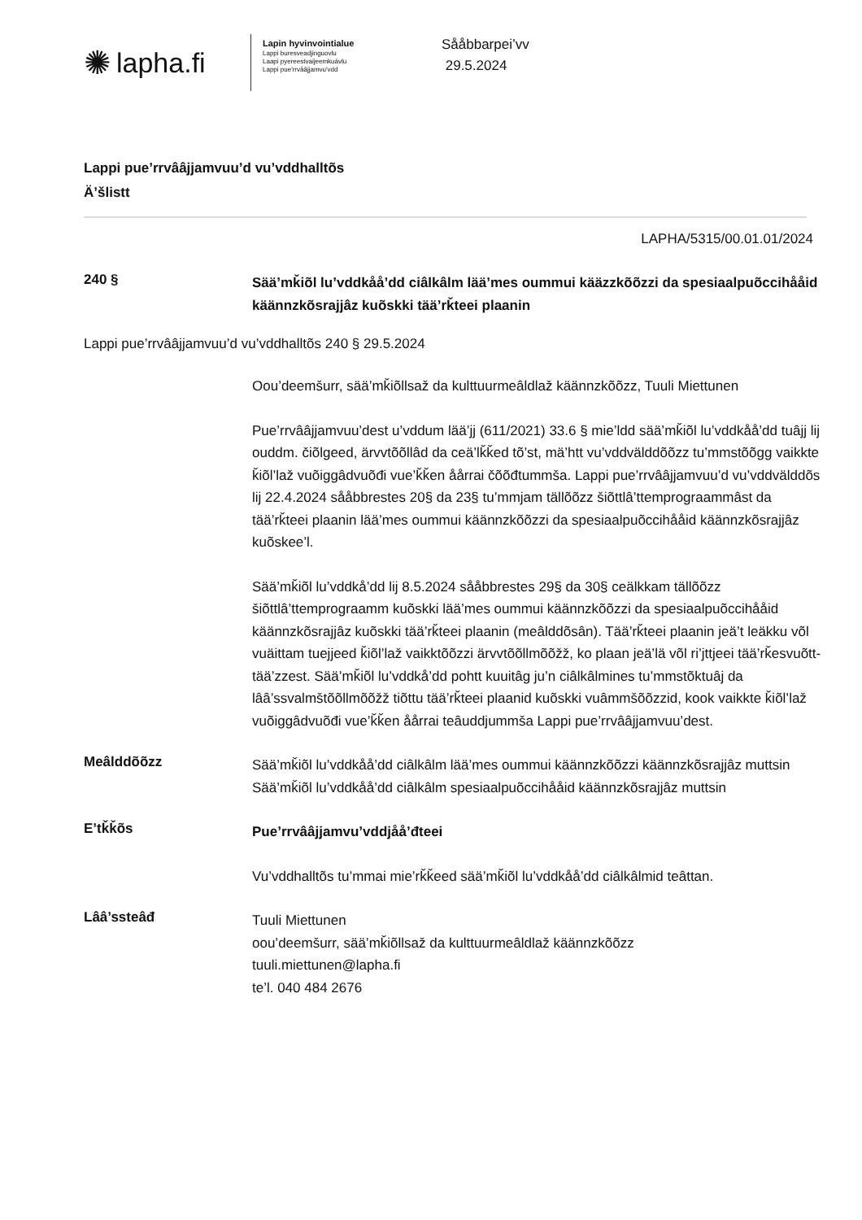✺ lapha.fi
Lapin hyvinvointialue
Lappi buresveadjinguovlu
Laapi pyereestvaijeemkuávlu
Lappi pue'rrvââjjamvu'vdd
Sååbbarpei’vv
29.5.2024
Lappi pue’rrvââjjamvuu’d vu’vddhalltõs
Ä’šlistt
LAPHA/5315/00.01.01/2024
240 §
Sää’mǩiõl lu’vddkåå’dd ciâlkâlm lää’mes oummui kääzzkõõzzi da spesiaalpuõccihååid käännzkõsrajjâz kuõskki tää’rǩteei plaanin
Lappi pue’rrvââjjamvuu’d vu’vddhalltõs 240 § 29.5.2024
Oou’deemšurr, sää’mǩiõllsaž da kulttuurmeâldlaž käännzkõõzz, Tuuli Miettunen
Pue’rrvââjjamvuu’dest u’vddum lää’jj (611/2021) 33.6 § mie’ldd sää’mǩiõl lu’vddkåå’dd tuâjj lij ouddm. čiõlgeed, ärvvtõõllâd da ceä’lǩǩed tõ’st, mä’htt vu’vddvälddõõzz tu’mmstõõgg vaikkte ǩiõl’laž vuõiggâdvuõđi vue’ǩǩen åårrai čõõđtummša. Lappi pue’rrvââjjamvuu’d vu’vddvälddõs lij 22.4.2024 sååbbrestes 20§ da 23§ tu’mmjam tällõõzz šiõttlâ’ttemprograammâst da tää’rǩteei plaanin lää’mes oummui käännzkõõzzi da spesiaalpuõccihååid käännzkõsrajjâz kuõskee’l.
Sää’mǩiõl lu’vddkå’dd lij 8.5.2024 sååbbrestes 29§ da 30§ ceälkkam tällõõzz šiõttlâ’ttemprograamm kuõskki lää’mes oummui käännzkõõzzi da spesiaalpuõccihååid käännzkõsrajjâz kuõskki tää’rǩteei plaanin (meâlddõsân). Tää’rǩteei plaanin jeä’t leäkku võl vuäittam tuejjeed ǩiõl’laž vaikktõõzzi ärvvtõõllmõõžž, ko plaan jeä’lä võl ri’jttjeei tää’rǩesvuõtt-tää’zzest. Sää’mǩiõl lu’vddkå’dd pohtt kuuitâg ju’n ciâlkâlmines tu’mmstõktuâj da lââ’ssvalmštõõllmõõžž tiõttu tää’rǩteei plaanid kuõskki vuâmmšõõzzid, kook vaikkte ǩiõl’laž vuõiggâdvuõđi vue’ǩǩen åårrai teâuddjummša Lappi pue’rrvââjjamvuu’dest.
Meâlddõõzz
Sää’mǩiõl lu’vddkåå’dd ciâlkâlm lää’mes oummui käännzkõõzzi käännzkõsrajjâz muttsin
Sää’mǩiõl lu’vddkåå’dd ciâlkâlm spesiaalpuõccihååid käännzkõsrajjâz muttsin
E’tǩǩõs
Pue’rrvââjjamvu’vddjåå’đteei
Vu’vddhalltõs tu’mmai mie’rǩǩeed sää’mǩiõl lu’vddkåå’dd ciâlkâlmid teâttan.
Lââ’ssteâđ
Tuuli Miettunen
oou’deemšurr, sää’mǩiõllsaž da kulttuurmeâldlaž käännzkõõzz
tuuli.miettunen@lapha.fi
te’l. 040 484 2676